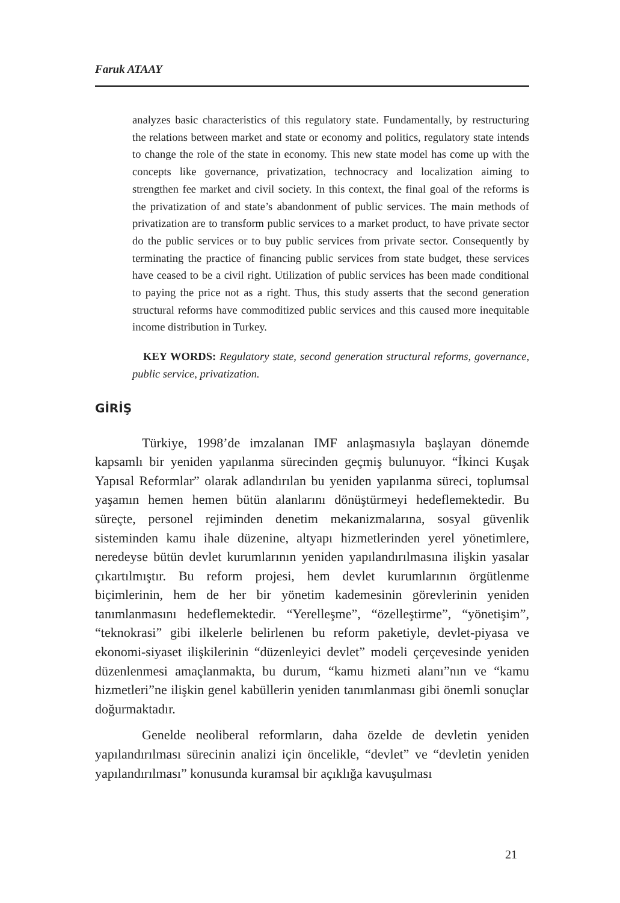Faruk ATAAY
analyzes basic characteristics of this regulatory state. Fundamentally, by restructuring the relations between market and state or economy and politics, regulatory state intends to change the role of the state in economy. This new state model has come up with the concepts like governance, privatization, technocracy and localization aiming to strengthen fee market and civil society. In this context, the final goal of the reforms is the privatization of and state’s abandonment of public services. The main methods of privatization are to transform public services to a market product, to have private sector do the public services or to buy public services from private sector. Consequently by terminating the practice of financing public services from state budget, these services have ceased to be a civil right. Utilization of public services has been made conditional to paying the price not as a right. Thus, this study asserts that the second generation structural reforms have commoditized public services and this caused more inequitable income distribution in Turkey.
KEY WORDS: Regulatory state, second generation structural reforms, governance, public service, privatization.
GİRİŞ
Türkiye, 1998’de imzalanan IMF anlaşmasıyla başlayan dönemde kapsamlı bir yeniden yapılanma sürecinden geçmiş bulunuyor. “İkinci Kuşak Yapısal Reformlar” olarak adlandırılan bu yeniden yapılanma süreci, toplumsal yaşamın hemen hemen bütün alanlarını dönüştürmeyi hedeflemektedir. Bu süreçte, personel rejiminden denetim mekanizmalarına, sosyal güvenlik sisteminden kamu ihale düzenine, altyapı hizmetlerinden yerel yönetimlere, neredeyse bütün devlet kurumlarının yeniden yapılandırılmasına ilişkin yasalar çıkartılmıştır. Bu reform projesi, hem devlet kurumlarının örgütlenme biçimlerinin, hem de her bir yönetim kademesinin görevlerinin yeniden tanımlanmasını hedeflemektedir. “Yerelleşme”, “özelleştirme”, “yönetişim”, “teknokrasi” gibi ilkelerle belirlenen bu reform paketiyle, devlet-piyasa ve ekonomi-siyaset ilişkilerinin “düzenleyici devlet” modeli çerçevesinde yeniden düzenlenmesi amaçlanmakta, bu durum, “kamu hizmeti alanı”nın ve “kamu hizmetleri”ne ilişkin genel kabüllerin yeniden tanımlanması gibi önemli sonuçlar doğurmaktadır.
Genelde neoliberal reformların, daha özelde de devletin yeniden yapılandırılması sürecinin analizi için öncelikle, “devlet” ve “devletin yeniden yapılandırılması” konusunda kuramsal bir açıklığa kavuşulması
21